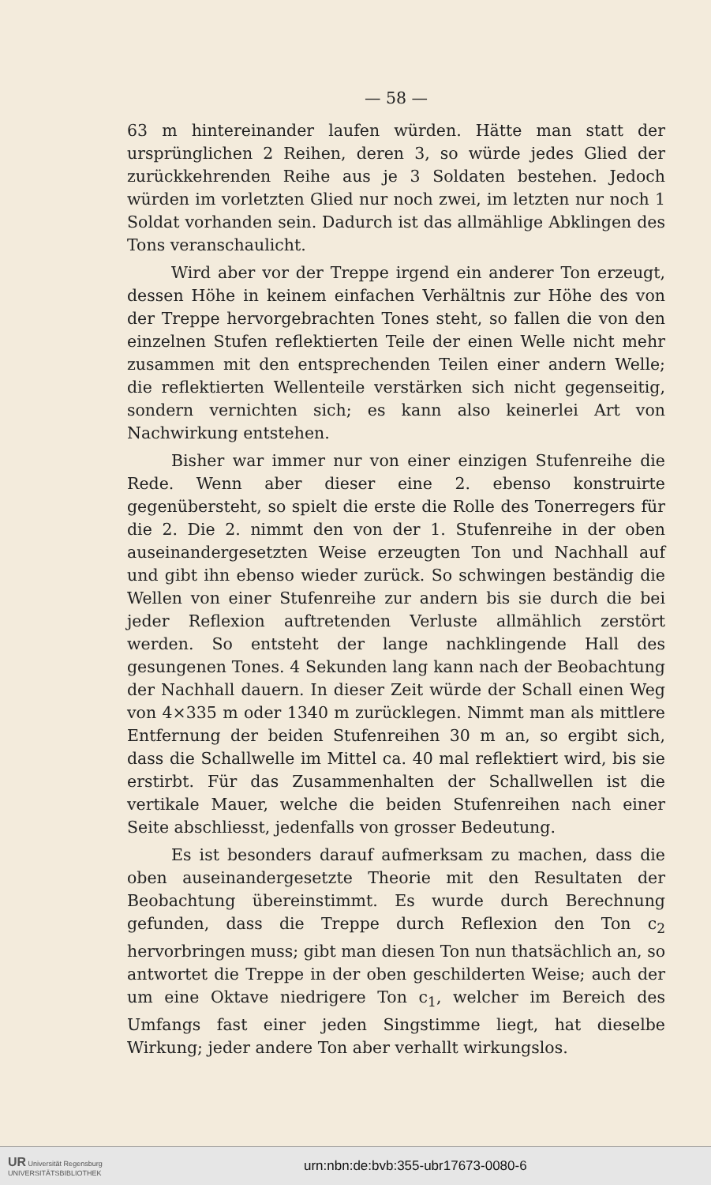— 58 —
63 m hintereinander laufen würden. Hätte man statt der ursprünglichen 2 Reihen, deren 3, so würde jedes Glied der zurückkehrenden Reihe aus je 3 Soldaten bestehen. Jedoch würden im vorletzten Glied nur noch zwei, im letzten nur noch 1 Soldat vorhanden sein. Dadurch ist das allmählige Abklingen des Tons veranschaulicht.
Wird aber vor der Treppe irgend ein anderer Ton erzeugt, dessen Höhe in keinem einfachen Verhältnis zur Höhe des von der Treppe hervorgebrachten Tones steht, so fallen die von den einzelnen Stufen reflektierten Teile der einen Welle nicht mehr zusammen mit den entsprechenden Teilen einer andern Welle; die reflektierten Wellenteile verstärken sich nicht gegenseitig, sondern vernichten sich; es kann also keinerlei Art von Nachwirkung entstehen.
Bisher war immer nur von einer einzigen Stufenreihe die Rede. Wenn aber dieser eine 2. ebenso konstruirte gegenübersteht, so spielt die erste die Rolle des Tonerregers für die 2. Die 2. nimmt den von der 1. Stufenreihe in der oben auseinandergesetzten Weise erzeugten Ton und Nachhall auf und gibt ihn ebenso wieder zurück. So schwingen beständig die Wellen von einer Stufenreihe zur andern bis sie durch die bei jeder Reflexion auftretenden Verluste allmählich zerstört werden. So entsteht der lange nachklingende Hall des gesungenen Tones. 4 Sekunden lang kann nach der Beobachtung der Nachhall dauern. In dieser Zeit würde der Schall einen Weg von 4×335 m oder 1340 m zurücklegen. Nimmt man als mittlere Entfernung der beiden Stufenreihen 30 m an, so ergibt sich, dass die Schallwelle im Mittel ca. 40 mal reflektiert wird, bis sie erstirbt. Für das Zusammenhalten der Schallwellen ist die vertikale Mauer, welche die beiden Stufenreihen nach einer Seite abschliesst, jedenfalls von grosser Bedeutung.
Es ist besonders darauf aufmerksam zu machen, dass die oben auseinandergesetzte Theorie mit den Resultaten der Beobachtung übereinstimmt. Es wurde durch Berechnung gefunden, dass die Treppe durch Reflexion den Ton c<sub>2</sub> hervorbringen muss; gibt man diesen Ton nun thatsächlich an, so antwortet die Treppe in der oben geschilderten Weise; auch der um eine Oktave niedrigere Ton c<sub>1</sub>, welcher im Bereich des Umfangs fast einer jeden Singstimme liegt, hat dieselbe Wirkung; jeder andere Ton aber verhallt wirkungslos.
UR Universität Regensburg
UNIVERSITÄTSBIBLIOTHEK
urn:nbn:de:bvb:355-ubr17673-0080-6